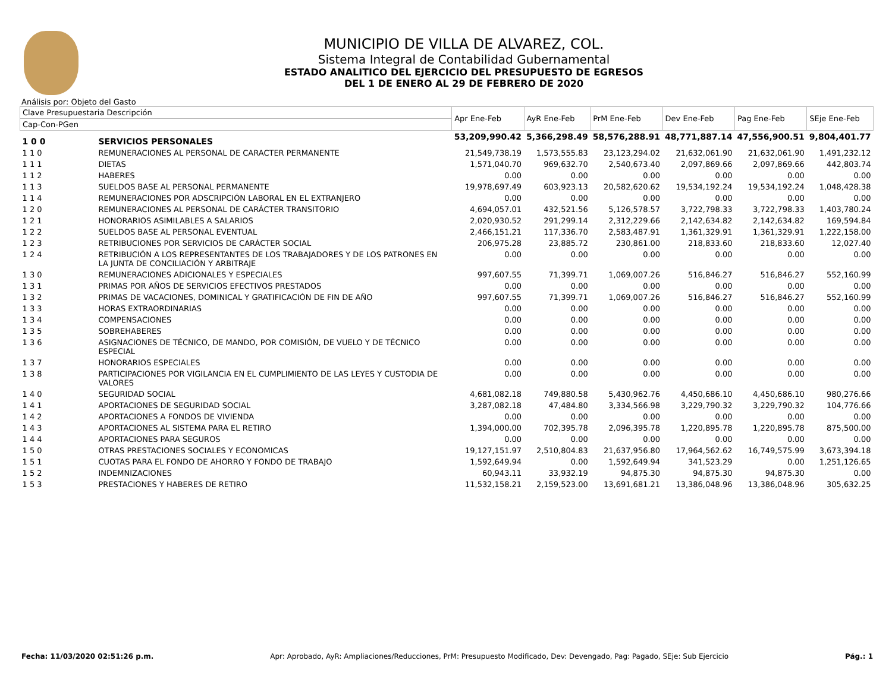MUNICIPIO DE VILLA DE ALVAREZ, COL.
Sistema Integral de Contabilidad Gubernamental
ESTADO ANALITICO DEL EJERCICIO DEL PRESUPUESTO DE EGRESOS
DEL 1 DE ENERO AL 29 DE FEBRERO DE 2020
Análisis por: Objeto del Gasto
| Clave Presupuestaria Descripción | | Apr Ene-Feb | AyR Ene-Feb | PrM Ene-Feb | Dev Ene-Feb | Pag Ene-Feb | SEje Ene-Feb |
| --- | --- | --- | --- | --- | --- | --- | --- |
| Cap-Con-PGen | | | | | | | |
| 1 0 0 | SERVICIOS PERSONALES | 53,209,990.42 | 5,366,298.49 | 58,576,288.91 | 48,771,887.14 | 47,556,900.51 | 9,804,401.77 |
| 1 1 0 | REMUNERACIONES AL PERSONAL DE CARACTER PERMANENTE | 21,549,738.19 | 1,573,555.83 | 23,123,294.02 | 21,632,061.90 | 21,632,061.90 | 1,491,232.12 |
| 1 1 1 | DIETAS | 1,571,040.70 | 969,632.70 | 2,540,673.40 | 2,097,869.66 | 2,097,869.66 | 442,803.74 |
| 1 1 2 | HABERES | 0.00 | 0.00 | 0.00 | 0.00 | 0.00 | 0.00 |
| 1 1 3 | SUELDOS BASE AL PERSONAL PERMANENTE | 19,978,697.49 | 603,923.13 | 20,582,620.62 | 19,534,192.24 | 19,534,192.24 | 1,048,428.38 |
| 1 1 4 | REMUNERACIONES POR ADSCRIPCIÓN LABORAL EN EL EXTRANJERO | 0.00 | 0.00 | 0.00 | 0.00 | 0.00 | 0.00 |
| 1 2 0 | REMUNERACIONES AL PERSONAL DE CARÁCTER TRANSITORIO | 4,694,057.01 | 432,521.56 | 5,126,578.57 | 3,722,798.33 | 3,722,798.33 | 1,403,780.24 |
| 1 2 1 | HONORARIOS ASIMILABLES A SALARIOS | 2,020,930.52 | 291,299.14 | 2,312,229.66 | 2,142,634.82 | 2,142,634.82 | 169,594.84 |
| 1 2 2 | SUELDOS BASE AL PERSONAL EVENTUAL | 2,466,151.21 | 117,336.70 | 2,583,487.91 | 1,361,329.91 | 1,361,329.91 | 1,222,158.00 |
| 1 2 3 | RETRIBUCIONES POR SERVICIOS DE CARÁCTER SOCIAL | 206,975.28 | 23,885.72 | 230,861.00 | 218,833.60 | 218,833.60 | 12,027.40 |
| 1 2 4 | RETRIBUCIÓN A LOS REPRESENTANTES DE LOS TRABAJADORES Y DE LOS PATRONES EN LA JUNTA DE CONCILIACIÓN Y ARBITRAJE | 0.00 | 0.00 | 0.00 | 0.00 | 0.00 | 0.00 |
| 1 3 0 | REMUNERACIONES ADICIONALES Y ESPECIALES | 997,607.55 | 71,399.71 | 1,069,007.26 | 516,846.27 | 516,846.27 | 552,160.99 |
| 1 3 1 | PRIMAS POR AÑOS DE SERVICIOS EFECTIVOS PRESTADOS | 0.00 | 0.00 | 0.00 | 0.00 | 0.00 | 0.00 |
| 1 3 2 | PRIMAS DE VACACIONES, DOMINICAL Y GRATIFICACIÓN DE FIN DE AÑO | 997,607.55 | 71,399.71 | 1,069,007.26 | 516,846.27 | 516,846.27 | 552,160.99 |
| 1 3 3 | HORAS EXTRAORDINARIAS | 0.00 | 0.00 | 0.00 | 0.00 | 0.00 | 0.00 |
| 1 3 4 | COMPENSACIONES | 0.00 | 0.00 | 0.00 | 0.00 | 0.00 | 0.00 |
| 1 3 5 | SOBREHABERES | 0.00 | 0.00 | 0.00 | 0.00 | 0.00 | 0.00 |
| 1 3 6 | ASIGNACIONES DE TÉCNICO, DE MANDO, POR COMISIÓN, DE VUELO Y DE TÉCNICO ESPECIAL | 0.00 | 0.00 | 0.00 | 0.00 | 0.00 | 0.00 |
| 1 3 7 | HONORARIOS ESPECIALES | 0.00 | 0.00 | 0.00 | 0.00 | 0.00 | 0.00 |
| 1 3 8 | PARTICIPACIONES POR VIGILANCIA EN EL CUMPLIMIENTO DE LAS LEYES Y CUSTODIA DE VALORES | 0.00 | 0.00 | 0.00 | 0.00 | 0.00 | 0.00 |
| 1 4 0 | SEGURIDAD SOCIAL | 4,681,082.18 | 749,880.58 | 5,430,962.76 | 4,450,686.10 | 4,450,686.10 | 980,276.66 |
| 1 4 1 | APORTACIONES DE SEGURIDAD SOCIAL | 3,287,082.18 | 47,484.80 | 3,334,566.98 | 3,229,790.32 | 3,229,790.32 | 104,776.66 |
| 1 4 2 | APORTACIONES A FONDOS DE VIVIENDA | 0.00 | 0.00 | 0.00 | 0.00 | 0.00 | 0.00 |
| 1 4 3 | APORTACIONES AL SISTEMA PARA EL RETIRO | 1,394,000.00 | 702,395.78 | 2,096,395.78 | 1,220,895.78 | 1,220,895.78 | 875,500.00 |
| 1 4 4 | APORTACIONES PARA SEGUROS | 0.00 | 0.00 | 0.00 | 0.00 | 0.00 | 0.00 |
| 1 5 0 | OTRAS PRESTACIONES SOCIALES Y ECONOMICAS | 19,127,151.97 | 2,510,804.83 | 21,637,956.80 | 17,964,562.62 | 16,749,575.99 | 3,673,394.18 |
| 1 5 1 | CUOTAS PARA EL FONDO DE AHORRO Y FONDO DE TRABAJO | 1,592,649.94 | 0.00 | 1,592,649.94 | 341,523.29 | 0.00 | 1,251,126.65 |
| 1 5 2 | INDEMNIZACIONES | 60,943.11 | 33,932.19 | 94,875.30 | 94,875.30 | 94,875.30 | 0.00 |
| 1 5 3 | PRESTACIONES Y HABERES DE RETIRO | 11,532,158.21 | 2,159,523.00 | 13,691,681.21 | 13,386,048.96 | 13,386,048.96 | 305,632.25 |
Fecha: 11/03/2020 02:51:26 p.m. Apr: Aprobado, AyR: Ampliaciones/Reducciones, PrM: Presupuesto Modificado, Dev: Devengado, Pag: Pagado, SEje: Sub Ejercicio Pág.: 1